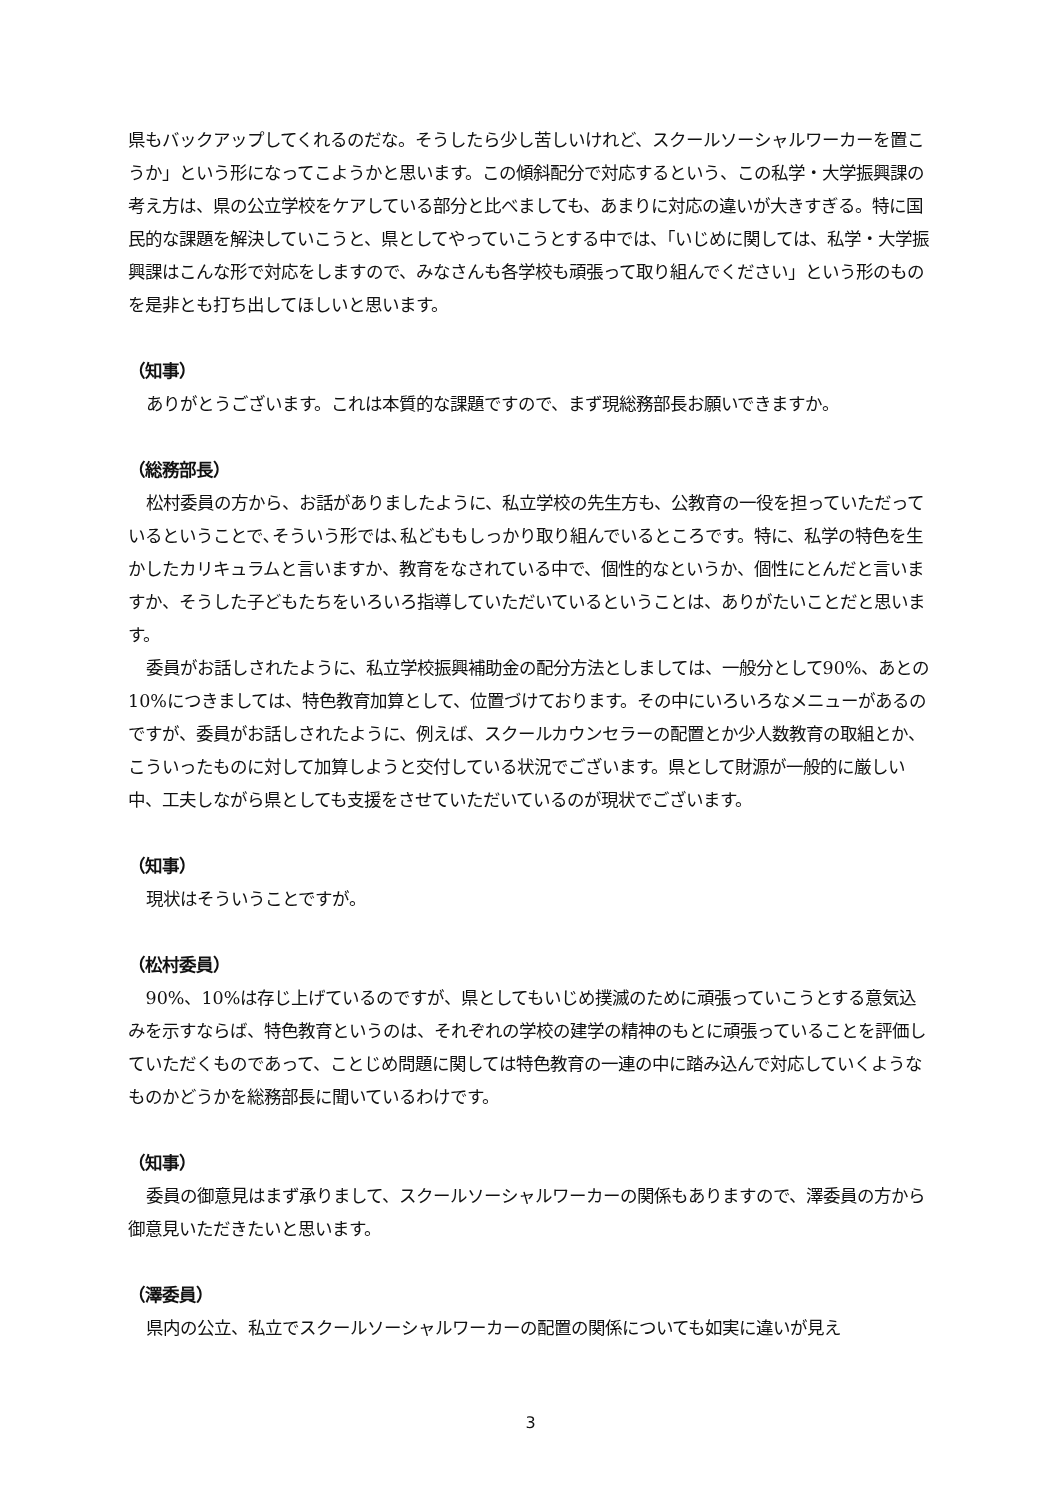県もバックアップしてくれるのだな。そうしたら少し苦しいけれど、スクールソーシャルワーカーを置こうか」という形になってこようかと思います。この傾斜配分で対応するという、この私学・大学振興課の考え方は、県の公立学校をケアしている部分と比べましても、あまりに対応の違いが大きすぎる。特に国民的な課題を解決していこうと、県としてやっていこうとする中では、「いじめに関しては、私学・大学振興課はこんな形で対応をしますので、みなさんも各学校も頑張って取り組んでください」という形のものを是非とも打ち出してほしいと思います。
（知事）
ありがとうございます。これは本質的な課題ですので、まず現総務部長お願いできますか。
（総務部長）
松村委員の方から、お話がありましたように、私立学校の先生方も、公教育の一役を担っていただっているということで､そういう形では､私どももしっかり取り組んでいるところです。特に、私学の特色を生かしたカリキュラムと言いますか、教育をなされている中で、個性的なというか、個性にとんだと言いますか、そうした子どもたちをいろいろ指導していただいているということは、ありがたいことだと思います。
委員がお話しされたように、私立学校振興補助金の配分方法としましては、一般分として90%、あとの 10%につきましては、特色教育加算として、位置づけております。その中にいろいろなメニューがあるのですが、委員がお話しされたように、例えば、スクールカウンセラーの配置とか少人数教育の取組とか、こういったものに対して加算しようと交付している状況でございます。県として財源が一般的に厳しい中、工夫しながら県としても支援をさせていただいているのが現状でございます。
（知事）
現状はそういうことですが。
（松村委員）
90%、10%は存じ上げているのですが、県としてもいじめ撲滅のために頑張っていこうとする意気込みを示すならば、特色教育というのは、それぞれの学校の建学の精神のもとに頑張っていることを評価していただくものであって、ことじめ問題に関しては特色教育の一連の中に踏み込んで対応していくようなものかどうかを総務部長に聞いているわけです。
（知事）
委員の御意見はまず承りまして、スクールソーシャルワーカーの関係もありますので、澤委員の方から御意見いただきたいと思います。
（澤委員）
県内の公立、私立でスクールソーシャルワーカーの配置の関係についても如実に違いが見え
3